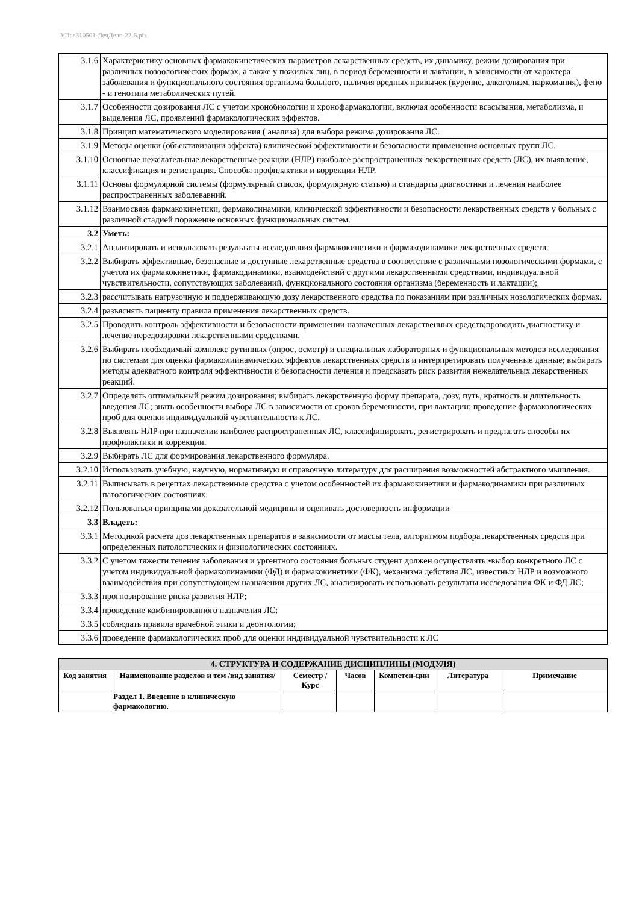УП: s310501-ЛечДело-22-6.plx
| 3.1.6 | Характеристику основных фармакокинетических параметров лекарственных средств, их динамику, режим дозирования при различных нозоологических формах, а также у пожилых лиц, в период беременности и лактации, в зависимости от характера заболевания и функционального состояния организма больного, наличия вредных привычек (курение, алкоголизм, наркомания), фено - и генотипа метаболических путей. |
| 3.1.7 | Особенности дозирования ЛС с учетом хронобиологии и хронофармакологии, включая особенности всасывания, метаболизма, и выделения ЛС, проявлений фармакологических эффектов. |
| 3.1.8 | Принцип математического моделирования ( анализа) для выбора режима дозирования ЛС. |
| 3.1.9 | Методы оценки (объективизации эффекта) клинической эффективности и безопасности применения основных групп ЛС. |
| 3.1.10 | Основные нежелательные лекарственные реакции (НЛР) наиболее распространенных лекарственных средств (ЛС), их выявление, классификация и регистрация. Способы профилактики и коррекции НЛР. |
| 3.1.11 | Основы формулярной системы (формулярный список, формулярную статью) и стандарты диагностики и лечения наиболее распространенных заболевавний. |
| 3.1.12 | Взаимосвязь фармакокинетики, фармаколинамики, клинической эффективности и безопасности лекарственных средств у больных с различной стадией поражение основных функциональных систем. |
| 3.2 | Уметь: |
| 3.2.1 | Анализировать и использовать результаты исследования фармакокинетики и фармакодинамики лекарственных средств. |
| 3.2.2 | Выбирать эффективные, безопасные и доступные лекарственные средства в соответствие с различными нозологическими формами, с учетом их фармакокинетики, фармакодинамики, взаимодействий с другими лекарственными средствами, индивидуальной чувствительности, сопутствующих заболеваний, функционального состояния организма (беременность и лактации); |
| 3.2.3 | рассчитывать нагрузочную и поддерживающую дозу лекарственного средства по показаниям при различных нозологических формах. |
| 3.2.4 | разъяснять пациенту правила применения лекарственных средств. |
| 3.2.5 | Проводить контроль эффективности и безопасности применении назначенных лекарственных средств;проводить диагностику и лечение передозировки лекарственными средствами. |
| 3.2.6 | Выбирать необходимый комплекс рутинных (опрос, осмотр) и специальных лабораторных и функциональных методов исследования по системам для оценки фармаколиинамических эффектов лекарственных средств и интерпретировать полученные данные; выбирать методы адекватного контроля эффективности и безопасности лечения и предсказать риск развития нежелательных лекарственных реакций. |
| 3.2.7 | Определять оптимальный режим дозирования; выбирать лекарственную форму препарата, дозу, путь, кратность и длительность введения ЛС; знать особенности выбора ЛС в зависимости от сроков беременности, при лактации; проведение фармакологических проб для оценки индивидуальной чувствительности к ЛС. |
| 3.2.8 | Выявлять НЛР при назначении наиболее распространенных ЛС, классифицировать, регистрировать и предлагать способы их профилактики и коррекции. |
| 3.2.9 | Выбирать ЛС для формирования лекарственного формуляра. |
| 3.2.10 | Использовать учебную, научную, нормативную и справочную литературу для расширения возможностей абстрактного мышления. |
| 3.2.11 | Выписывать в рецептах лекарственные средства с учетом особенностей их фармакокинетики и фармакодинамики при различных патологических состояниях. |
| 3.2.12 | Пользоваться принципами доказательной медицины и оценивать достоверность информации |
| 3.3 | Владеть: |
| 3.3.1 | Методикой расчета доз лекарственных препаратов в зависимости от массы тела, алгоритмом подбора лекарственных средств при определенных патологических и физиологических состояниях. |
| 3.3.2 | С учетом тяжести течения заболевания и ургентного состояния больных студент должен осуществлять:•выбор конкретного ЛС с учетом индивидуальной фармаколинамики (ФД) и фармакокинетики (ФК), механизма действия ЛС, известных НЛР и возможного взаимодействия при сопутствующем назначении других ЛС, анализировать использовать результаты исследования ФК и ФД ЛС; |
| 3.3.3 | прогнозирование риска развития НЛР; |
| 3.3.4 | проведение комбинированного назначения ЛС: |
| 3.3.5 | соблюдать правила врачебной этики и деонтологии; |
| 3.3.6 | проведение фармакологических проб для оценки индивидуальной чувствительности к ЛС |
| 4. СТРУКТУРА И СОДЕРЖАНИЕ ДИСЦИПЛИНЫ (МОДУЛЯ) | | | | | | |
| --- | --- | --- | --- | --- | --- | --- |
| Код занятия | Наименование разделов и тем /вид занятия/ | Семестр / Курс | Часов | Компетен-ции | Литература | Примечание |
| | Раздел 1. Введение в клиническую фармакологию. | | | | | |